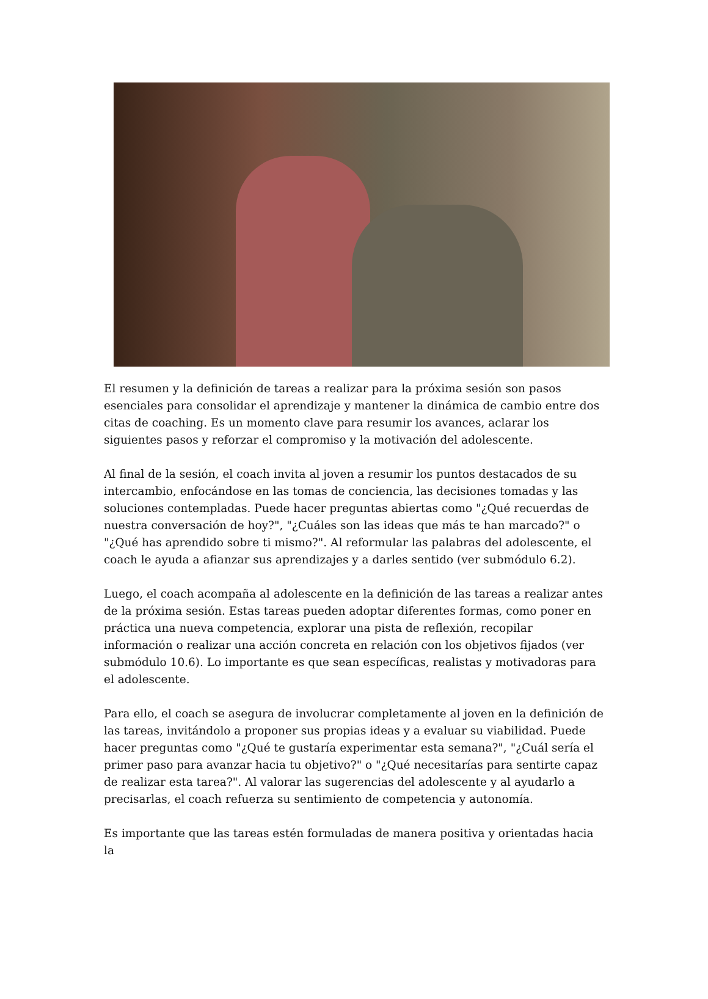El resumen y la definición de tareas a realizar para la próxima sesión son pasos esenciales para consolidar el aprendizaje y mantener la dinámica de cambio entre dos citas de coaching. Es un momento clave para resumir los avances, aclarar los siguientes pasos y reforzar el compromiso y la motivación del adolescente.
Al final de la sesión, el coach invita al joven a resumir los puntos destacados de su intercambio, enfocándose en las tomas de conciencia, las decisiones tomadas y las soluciones contempladas. Puede hacer preguntas abiertas como "¿Qué recuerdas de nuestra conversación de hoy?", "¿Cuáles son las ideas que más te han marcado?" o "¿Qué has aprendido sobre ti mismo?". Al reformular las palabras del adolescente, el coach le ayuda a afianzar sus aprendizajes y a darles sentido (ver submódulo 6.2).
Luego, el coach acompaña al adolescente en la definición de las tareas a realizar antes de la próxima sesión. Estas tareas pueden adoptar diferentes formas, como poner en práctica una nueva competencia, explorar una pista de reflexión, recopilar información o realizar una acción concreta en relación con los objetivos fijados (ver submódulo 10.6). Lo importante es que sean específicas, realistas y motivadoras para el adolescente.
Para ello, el coach se asegura de involucrar completamente al joven en la definición de las tareas, invitándolo a proponer sus propias ideas y a evaluar su viabilidad. Puede hacer preguntas como "¿Qué te gustaría experimentar esta semana?", "¿Cuál sería el primer paso para avanzar hacia tu objetivo?" o "¿Qué necesitarías para sentirte capaz de realizar esta tarea?". Al valorar las sugerencias del adolescente y al ayudarlo a precisarlas, el coach refuerza su sentimiento de competencia y autonomía.
Es importante que las tareas estén formuladas de manera positiva y orientadas hacia la